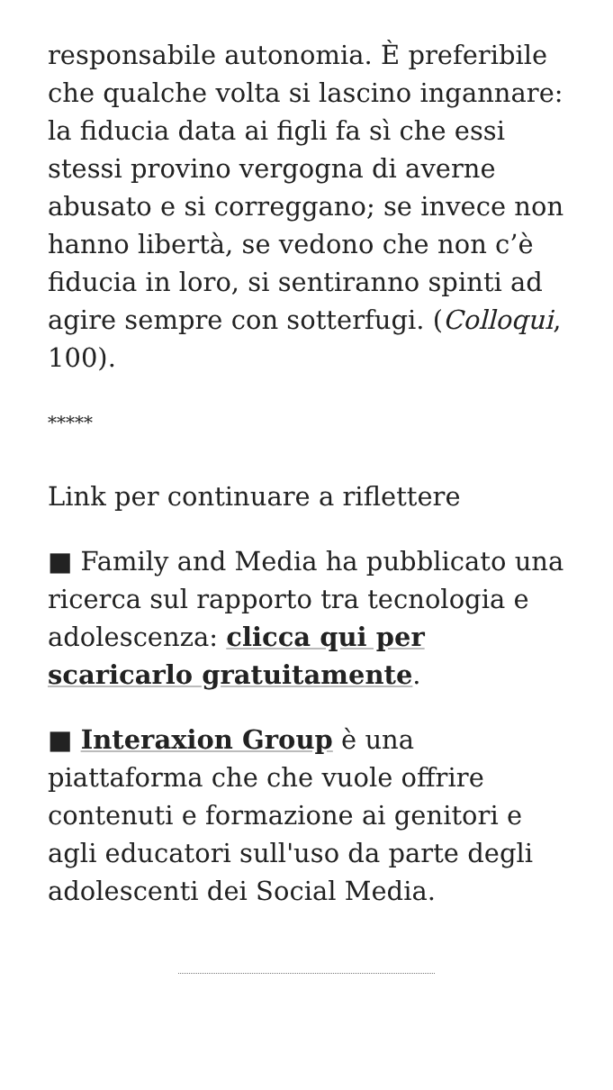responsabile autonomia. È preferibile che qualche volta si lascino ingannare: la fiducia data ai figli fa sì che essi stessi provino vergogna di averne abusato e si correggano; se invece non hanno libertà, se vedono che non c’è fiducia in loro, si sentiranno spinti ad agire sempre con sotterfugi. (Colloqui, 100).
*****
Link per continuare a riflettere
■ Family and Media ha pubblicato una ricerca sul rapporto tra tecnologia e adolescenza: clicca qui per scaricarlo gratuitamente.
■ Interaxion Group è una piattaforma che che vuole offrire contenuti e formazione ai genitori e agli educatori sull'uso da parte degli adolescenti dei Social Media.